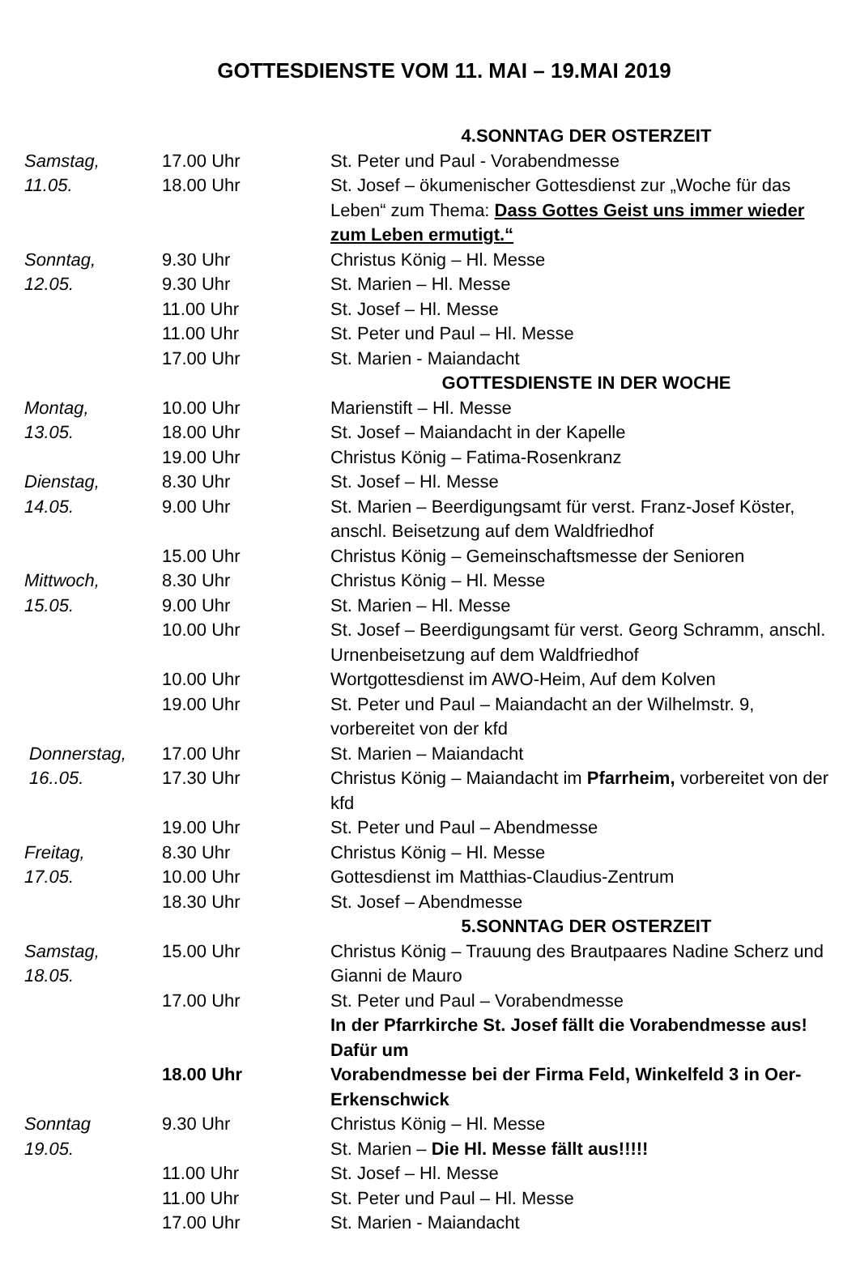GOTTESDIENSTE VOM 11. MAI – 19.MAI 2019
| | | 4.SONNTAG DER OSTERZEIT |
| Samstag, | 17.00 Uhr | St. Peter und Paul - Vorabendmesse |
| 11.05. | 18.00 Uhr | St. Josef – ökumenischer Gottesdienst zur „Woche für das Leben“ zum Thema: Dass Gottes Geist uns immer wieder zum Leben ermutigt.“ |
| Sonntag, | 9.30 Uhr | Christus König – Hl. Messe |
| 12.05. | 9.30 Uhr | St. Marien – Hl. Messe |
| | 11.00 Uhr | St. Josef – Hl. Messe |
| | 11.00 Uhr | St. Peter und Paul – Hl. Messe |
| | 17.00 Uhr | St. Marien - Maiandacht |
| | | GOTTESDIENSTE IN DER WOCHE |
| Montag, | 10.00 Uhr | Marienstift – Hl. Messe |
| 13.05. | 18.00 Uhr | St. Josef – Maiandacht in der Kapelle |
| | 19.00 Uhr | Christus König – Fatima-Rosenkranz |
| Dienstag, | 8.30 Uhr | St. Josef – Hl. Messe |
| 14.05. | 9.00 Uhr | St. Marien – Beerdigungsamt für verst. Franz-Josef Köster, anschl. Beisetzung auf dem Waldfriedhof |
| | 15.00 Uhr | Christus König – Gemeinschaftsmesse der Senioren |
| Mittwoch, | 8.30 Uhr | Christus König – Hl. Messe |
| 15.05. | 9.00 Uhr | St. Marien – Hl. Messe |
| | 10.00 Uhr | St. Josef – Beerdigungsamt für verst. Georg Schramm, anschl. Urnenbeisetzung auf dem Waldfriedhof |
| | 10.00 Uhr | Wortgottesdienst im AWO-Heim, Auf dem Kolven |
| | 19.00 Uhr | St. Peter und Paul – Maiandacht an der Wilhelmstr. 9, vorbereitet von der kfd |
| Donnerstag, | 17.00 Uhr | St. Marien – Maiandacht |
| 16..05. | 17.30 Uhr | Christus König – Maiandacht im Pfarrheim, vorbereitet von der kfd |
| | 19.00 Uhr | St. Peter und Paul – Abendmesse |
| Freitag, | 8.30 Uhr | Christus König – Hl. Messe |
| 17.05. | 10.00 Uhr | Gottesdienst im Matthias-Claudius-Zentrum |
| | 18.30 Uhr | St. Josef – Abendmesse |
| | | 5.SONNTAG DER OSTERZEIT |
| Samstag, 18.05. | 15.00 Uhr | Christus König – Trauung des Brautpaares Nadine Scherz und Gianni de Mauro |
| | 17.00 Uhr | St. Peter und Paul – Vorabendmesse |
| | | In der Pfarrkirche St. Josef fällt die Vorabendmesse aus! Dafür um |
| | 18.00 Uhr | Vorabendmesse bei der Firma Feld, Winkelfeld 3 in Oer-Erkenschwick |
| Sonntag | 9.30 Uhr | Christus König – Hl. Messe |
| 19.05. | | St. Marien – Die Hl. Messe fällt aus!!!!! |
| | 11.00 Uhr | St. Josef – Hl. Messe |
| | 11.00 Uhr | St. Peter und Paul – Hl. Messe |
| | 17.00 Uhr | St. Marien - Maiandacht |